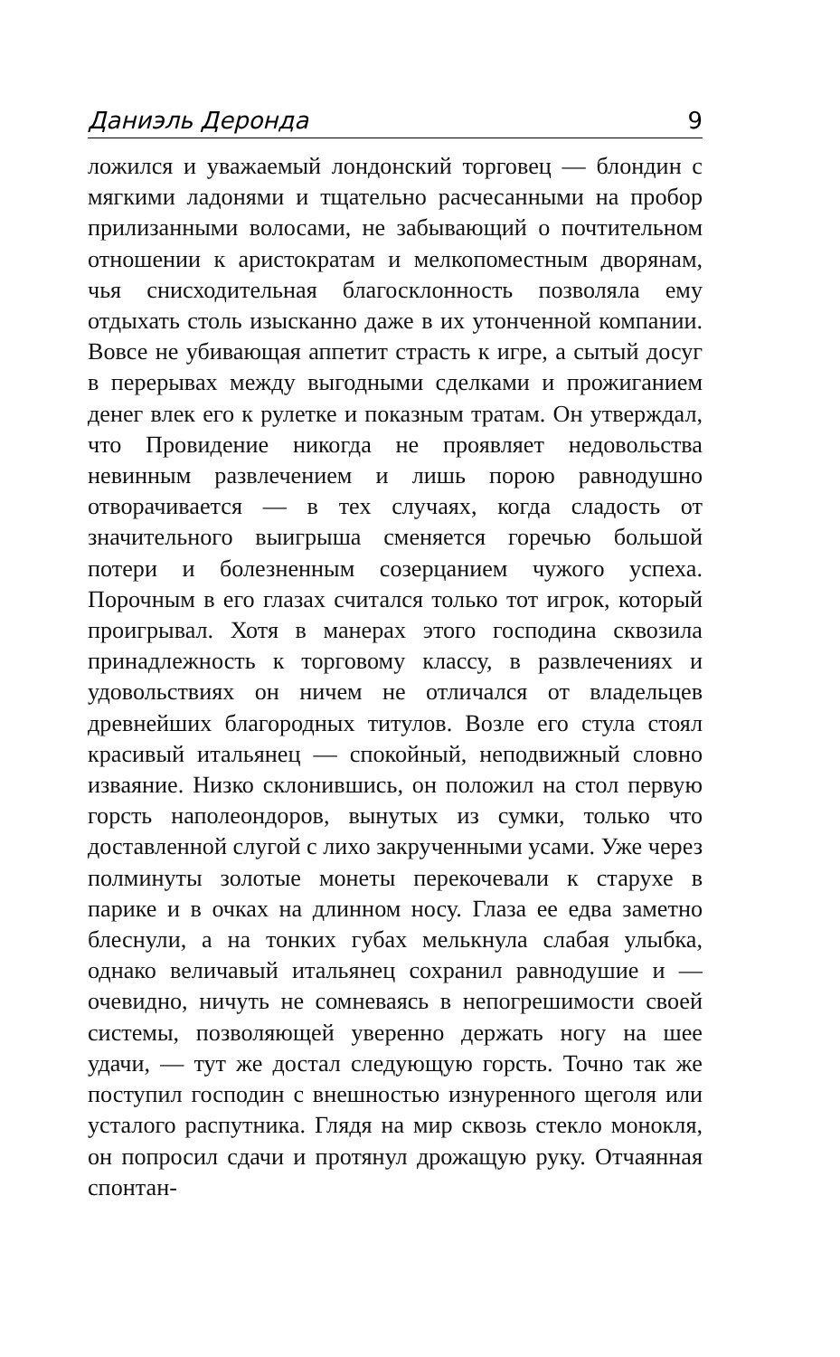Даниэль Деронда 9
ложился и уважаемый лондонский торговец — блондин с мягкими ладонями и тщательно расчесанными на пробор прилизанными волосами, не забывающий о почтительном отношении к аристократам и мелкопоместным дворянам, чья снисходительная благосклонность позволяла ему отдыхать столь изысканно даже в их утонченной компании. Вовсе не убивающая аппетит страсть к игре, а сытый досуг в перерывах между выгодными сделками и прожиганием денег влек его к рулетке и показным тратам. Он утверждал, что Провидение никогда не проявляет недовольства невинным развлечением и лишь порою равнодушно отворачивается — в тех случаях, когда сладость от значительного выигрыша сменяется горечью большой потери и болезненным созерцанием чужого успеха. Порочным в его глазах считался только тот игрок, который проигрывал. Хотя в манерах этого господина сквозила принадлежность к торговому классу, в развлечениях и удовольствиях он ничем не отличался от владельцев древнейших благородных титулов. Возле его стула стоял красивый итальянец — спокойный, неподвижный словно изваяние. Низко склонившись, он положил на стол первую горсть наполеондоров, вынутых из сумки, только что доставленной слугой с лихо закрученными усами. Уже через полминуты золотые монеты перекочевали к старухе в парике и в очках на длинном носу. Глаза ее едва заметно блеснули, а на тонких губах мелькнула слабая улыбка, однако величавый итальянец сохранил равнодушие и — очевидно, ничуть не сомневаясь в непогрешимости своей системы, позволяющей уверенно держать ногу на шее удачи, — тут же достал следующую горсть. Точно так же поступил господин с внешностью изнуренного щеголя или усталого распутника. Глядя на мир сквозь стекло монокля, он попросил сдачи и протянул дрожащую руку. Отчаянная спонтан-